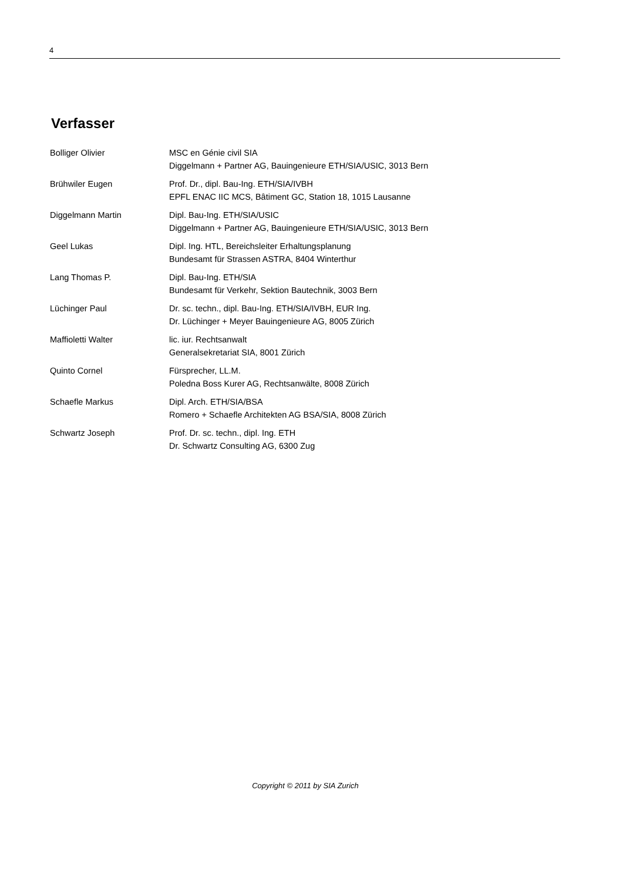4
Verfasser
| Bolliger Olivier | MSC en Génie civil SIA Diggelmann + Partner AG, Bauingenieure ETH/SIA/USIC, 3013 Bern |
| Brühwiler Eugen | Prof. Dr., dipl. Bau-Ing. ETH/SIA/IVBH EPFL ENAC IIC MCS, Bâtiment GC, Station 18, 1015 Lausanne |
| Diggelmann Martin | Dipl. Bau-Ing. ETH/SIA/USIC Diggelmann + Partner AG, Bauingenieure ETH/SIA/USIC, 3013 Bern |
| Geel Lukas | Dipl. Ing. HTL, Bereichsleiter Erhaltungsplanung Bundesamt für Strassen ASTRA, 8404 Winterthur |
| Lang Thomas P. | Dipl. Bau-Ing. ETH/SIA Bundesamt für Verkehr, Sektion Bautechnik, 3003 Bern |
| Lüchinger Paul | Dr. sc. techn., dipl. Bau-Ing. ETH/SIA/IVBH, EUR Ing. Dr. Lüchinger + Meyer Bauingenieure AG, 8005 Zürich |
| Maffioletti Walter | lic. iur. Rechtsanwalt Generalsekretariat SIA, 8001 Zürich |
| Quinto Cornel | Fürsprecher, LL.M. Poledna Boss Kurer AG, Rechtsanwälte, 8008 Zürich |
| Schaefle Markus | Dipl. Arch. ETH/SIA/BSA Romero + Schaefle Architekten AG BSA/SIA, 8008 Zürich |
| Schwartz Joseph | Prof. Dr. sc. techn., dipl. Ing. ETH Dr. Schwartz Consulting AG, 6300 Zug |
Copyright © 2011 by SIA Zurich